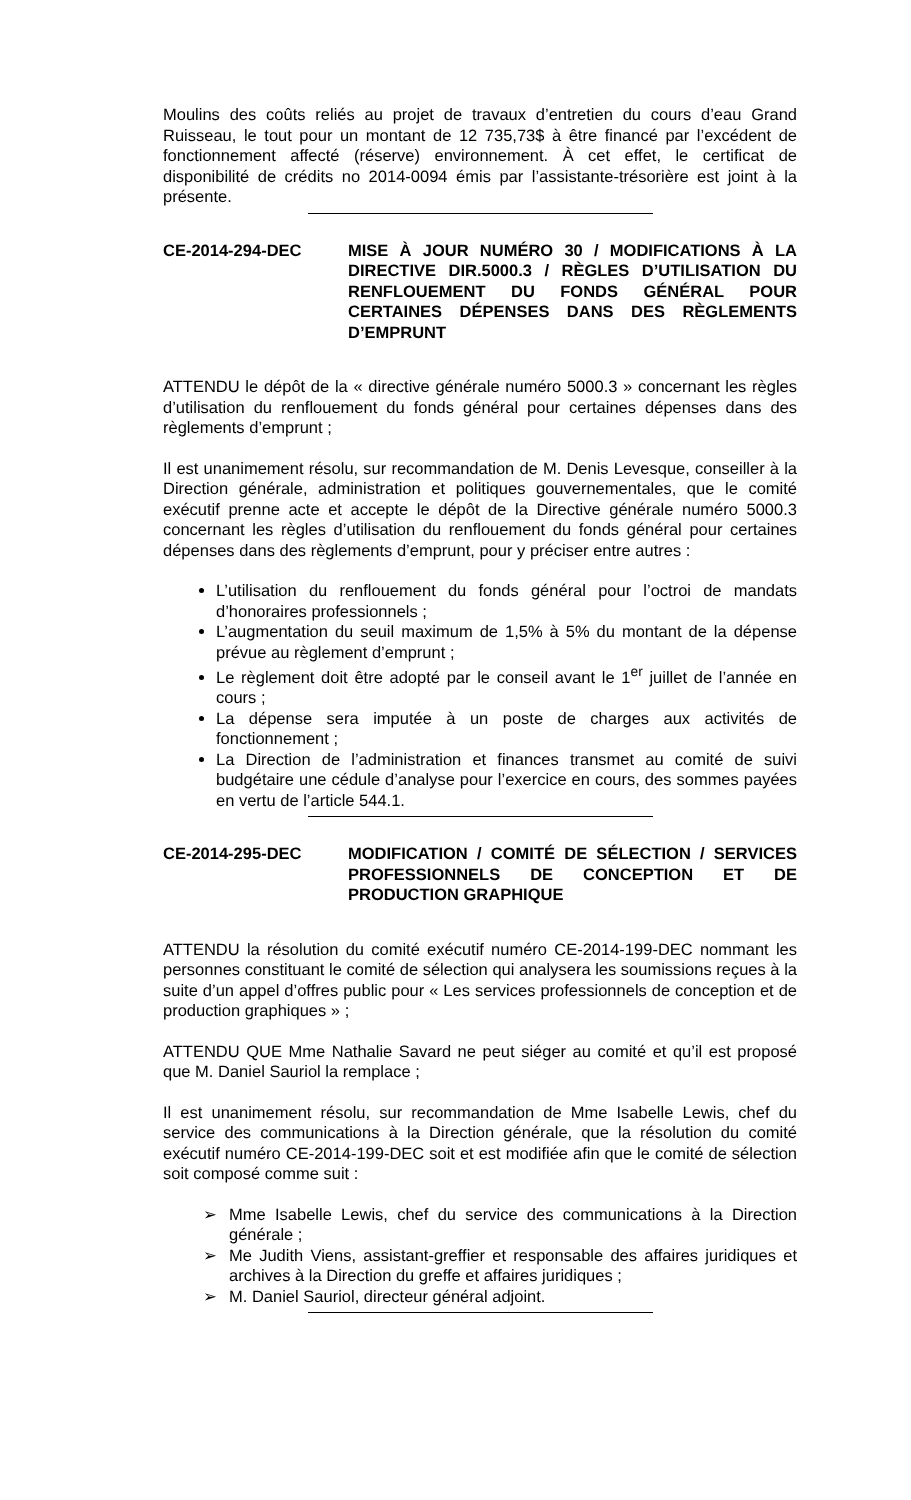Moulins des coûts reliés au projet de travaux d’entretien du cours d’eau Grand Ruisseau, le tout pour un montant de 12 735,73$ à être financé par l’excédent de fonctionnement affecté (réserve) environnement. À cet effet, le certificat de disponibilité de crédits no 2014-0094 émis par l’assistante-trésorière est joint à la présente.
CE-2014-294-DEC MISE À JOUR NUMÉRO 30 / MODIFICATIONS À LA DIRECTIVE DIR.5000.3 / RÈGLES D’UTILISATION DU RENFLOUEMENT DU FONDS GÉNÉRAL POUR CERTAINES DÉPENSES DANS DES RÈGLEMENTS D’EMPRUNT
ATTENDU le dépôt de la « directive générale numéro 5000.3 » concernant les règles d’utilisation du renflouement du fonds général pour certaines dépenses dans des règlements d’emprunt ;
Il est unanimement résolu, sur recommandation de M. Denis Levesque, conseiller à la Direction générale, administration et politiques gouvernementales, que le comité exécutif prenne acte et accepte le dépôt de la Directive générale numéro 5000.3 concernant les règles d’utilisation du renflouement du fonds général pour certaines dépenses dans des règlements d’emprunt, pour y préciser entre autres :
L’utilisation du renflouement du fonds général pour l’octroi de mandats d’honoraires professionnels ;
L’augmentation du seuil maximum de 1,5% à 5% du montant de la dépense prévue au règlement d’emprunt ;
Le règlement doit être adopté par le conseil avant le 1<sup>er</sup> juillet de l’année en cours ;
La dépense sera imputée à un poste de charges aux activités de fonctionnement ;
La Direction de l’administration et finances transmet au comité de suivi budgétaire une cédule d’analyse pour l’exercice en cours, des sommes payées en vertu de l’article 544.1.
CE-2014-295-DEC MODIFICATION / COMITÉ DE SÉLECTION / SERVICES PROFESSIONNELS DE CONCEPTION ET DE PRODUCTION GRAPHIQUE
ATTENDU la résolution du comité exécutif numéro CE-2014-199-DEC nommant les personnes constituant le comité de sélection qui analysera les soumissions reçues à la suite d’un appel d’offres public pour « Les services professionnels de conception et de production graphiques » ;
ATTENDU QUE Mme Nathalie Savard ne peut siéger au comité et qu’il est proposé que M. Daniel Sauriol la remplace ;
Il est unanimement résolu, sur recommandation de Mme Isabelle Lewis, chef du service des communications à la Direction générale, que la résolution du comité exécutif numéro CE-2014-199-DEC soit et est modifiée afin que le comité de sélection soit composé comme suit :
➢ Mme Isabelle Lewis, chef du service des communications à la Direction générale ;
➢ Me Judith Viens, assistant-greffier et responsable des affaires juridiques et archives à la Direction du greffe et affaires juridiques ;
➢ M. Daniel Sauriol, directeur général adjoint.